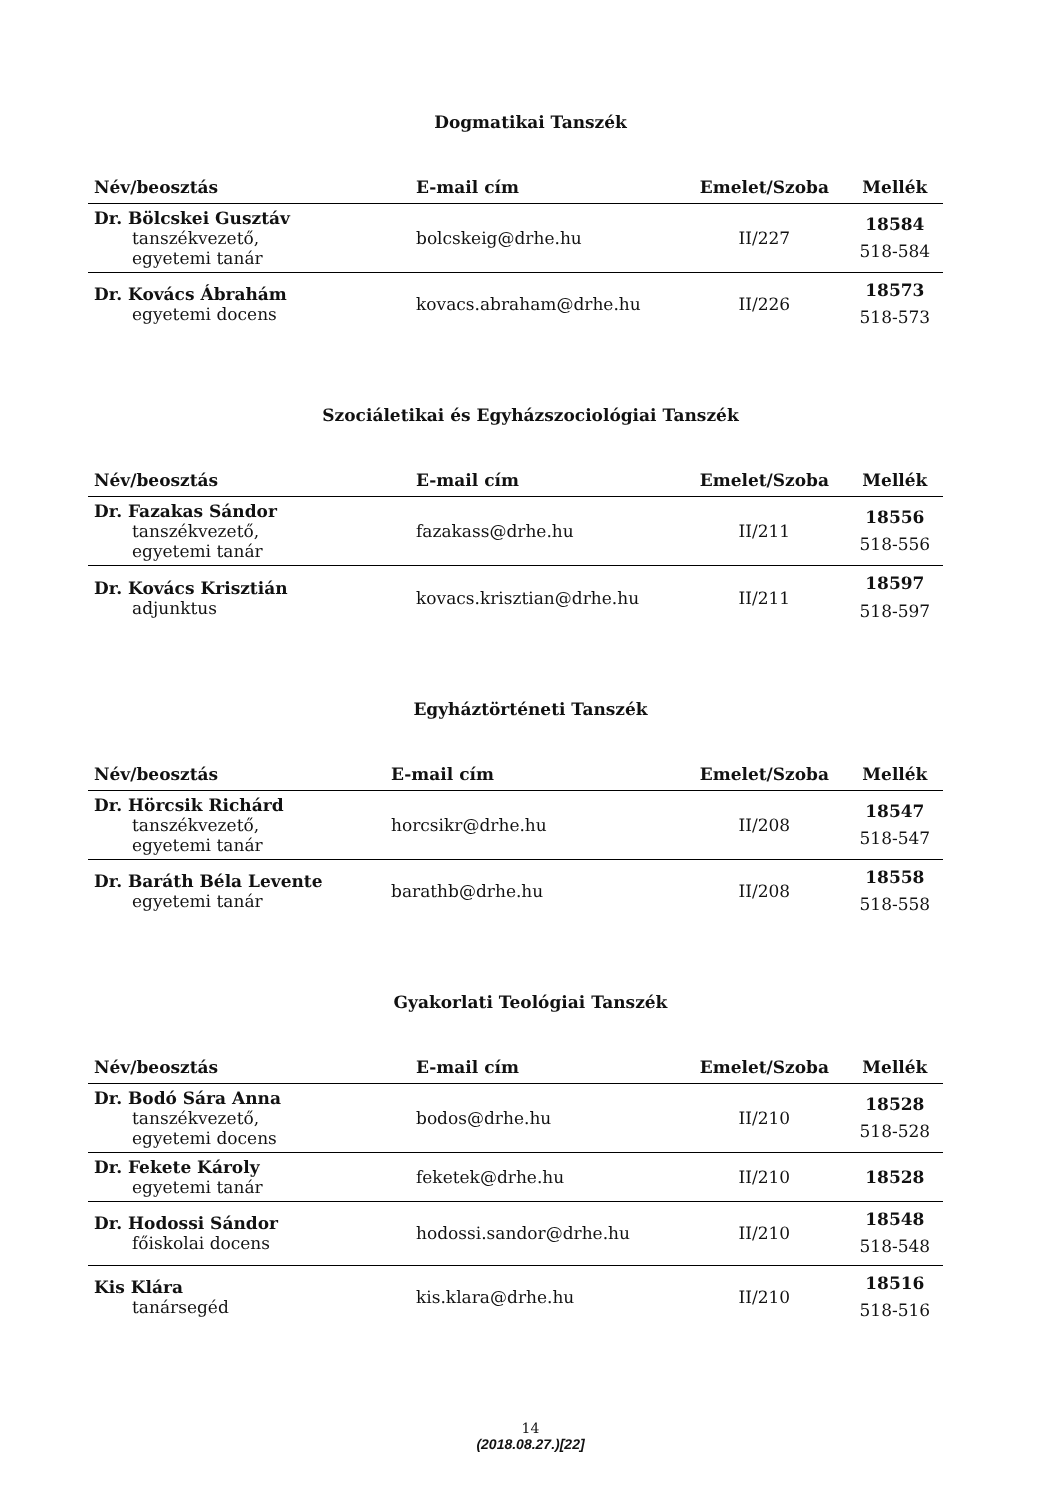Dogmatikai Tanszék
| Név/beosztás | E-mail cím | Emelet/Szoba | Mellék |
| --- | --- | --- | --- |
| Dr. Bölcskei Gusztáv tanszékvezető, egyetemi tanár | bolcskeig@drhe.hu | II/227 | 18584 518-584 |
| Dr. Kovács Ábrahám egyetemi docens | kovacs.abraham@drhe.hu | II/226 | 18573 518-573 |
Szociáletikai és Egyházszociológiai Tanszék
| Név/beosztás | E-mail cím | Emelet/Szoba | Mellék |
| --- | --- | --- | --- |
| Dr. Fazakas Sándor tanszékvezető, egyetemi tanár | fazakass@drhe.hu | II/211 | 18556 518-556 |
| Dr. Kovács Krisztián adjunktus | kovacs.krisztian@drhe.hu | II/211 | 18597 518-597 |
Egyháztörténeti Tanszék
| Név/beosztás | E-mail cím | Emelet/Szoba | Mellék |
| --- | --- | --- | --- |
| Dr. Hörcsik Richárd tanszékvezető, egyetemi tanár | horcsikr@drhe.hu | II/208 | 18547 518-547 |
| Dr. Baráth Béla Levente egyetemi tanár | barathb@drhe.hu | II/208 | 18558 518-558 |
Gyakorlati Teológiai Tanszék
| Név/beosztás | E-mail cím | Emelet/Szoba | Mellék |
| --- | --- | --- | --- |
| Dr. Bodó Sára Anna tanszékvezető, egyetemi docens | bodos@drhe.hu | II/210 | 18528 518-528 |
| Dr. Fekete Károly egyetemi tanár | feketek@drhe.hu | II/210 | 18528 |
| Dr. Hodossi Sándor főiskolai docens | hodossi.sandor@drhe.hu | II/210 | 18548 518-548 |
| Kis Klára tanársegéd | kis.klara@drhe.hu | II/210 | 18516 518-516 |
14
(2018.08.27.)[22]